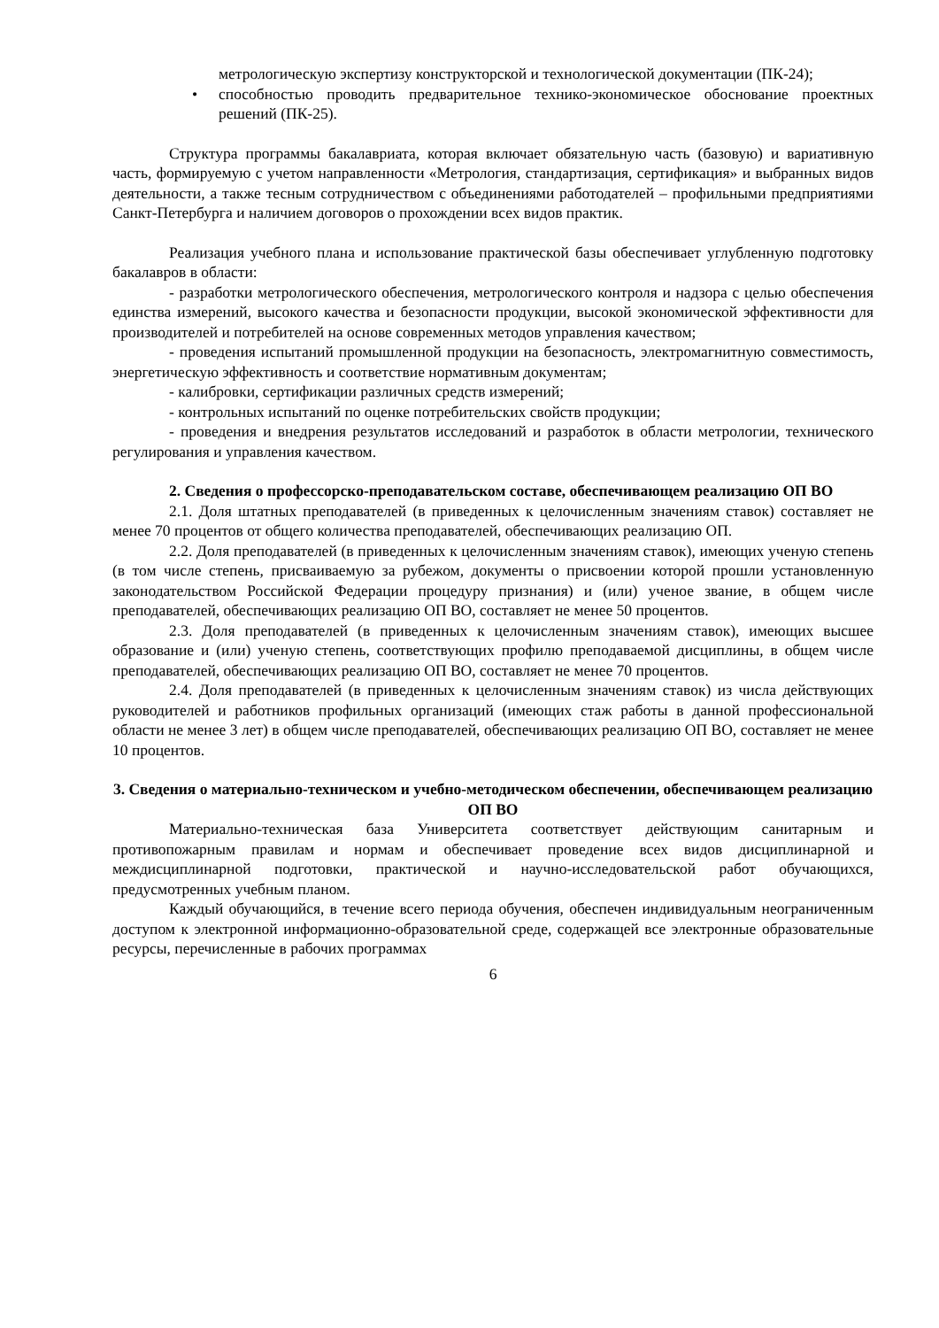метрологическую экспертизу конструкторской и технологической документации (ПК-24);
• способностью проводить предварительное технико-экономическое обоснование проектных решений (ПК-25).
Структура программы бакалавриата, которая включает обязательную часть (базовую) и вариативную часть, формируемую с учетом направленности «Метрология, стандартизация, сертификация» и выбранных видов деятельности, а также тесным сотрудничеством с объединениями работодателей – профильными предприятиями Санкт-Петербурга и наличием договоров о прохождении всех видов практик.
Реализация учебного плана и использование практической базы обеспечивает углубленную подготовку бакалавров в области:
- разработки метрологического обеспечения, метрологического контроля и надзора с целью обеспечения единства измерений, высокого качества и безопасности продукции, высокой экономической эффективности для производителей и потребителей на основе современных методов управления качеством;
- проведения испытаний промышленной продукции на безопасность, электромагнитную совместимость, энергетическую эффективность и соответствие нормативным документам;
- калибровки, сертификации различных средств измерений;
- контрольных испытаний по оценке потребительских свойств продукции;
- проведения и внедрения результатов исследований и разработок в области метрологии, технического регулирования и управления качеством.
2. Сведения о профессорско-преподавательском составе, обеспечивающем реализацию ОП ВО
2.1. Доля штатных преподавателей (в приведенных к целочисленным значениям ставок) составляет не менее 70 процентов от общего количества преподавателей, обеспечивающих реализацию ОП.
2.2. Доля преподавателей (в приведенных к целочисленным значениям ставок), имеющих ученую степень (в том числе степень, присваиваемую за рубежом, документы о присвоении которой прошли установленную законодательством Российской Федерации процедуру признания) и (или) ученое звание, в общем числе преподавателей, обеспечивающих реализацию ОП ВО, составляет не менее 50 процентов.
2.3. Доля преподавателей (в приведенных к целочисленным значениям ставок), имеющих высшее образование и (или) ученую степень, соответствующих профилю преподаваемой дисциплины, в общем числе преподавателей, обеспечивающих реализацию ОП ВО, составляет не менее 70 процентов.
2.4. Доля преподавателей (в приведенных к целочисленным значениям ставок) из числа действующих руководителей и работников профильных организаций (имеющих стаж работы в данной профессиональной области не менее 3 лет) в общем числе преподавателей, обеспечивающих реализацию ОП ВО, составляет не менее 10 процентов.
3. Сведения о материально-техническом и учебно-методическом обеспечении, обеспечивающем реализацию ОП ВО
Материально-техническая база Университета соответствует действующим санитарным и противопожарным правилам и нормам и обеспечивает проведение всех видов дисциплинарной и междисциплинарной подготовки, практической и научно-исследовательской работ обучающихся, предусмотренных учебным планом.
Каждый обучающийся, в течение всего периода обучения, обеспечен индивидуальным неограниченным доступом к электронной информационно-образовательной среде, содержащей все электронные образовательные ресурсы, перечисленные в рабочих программах
6